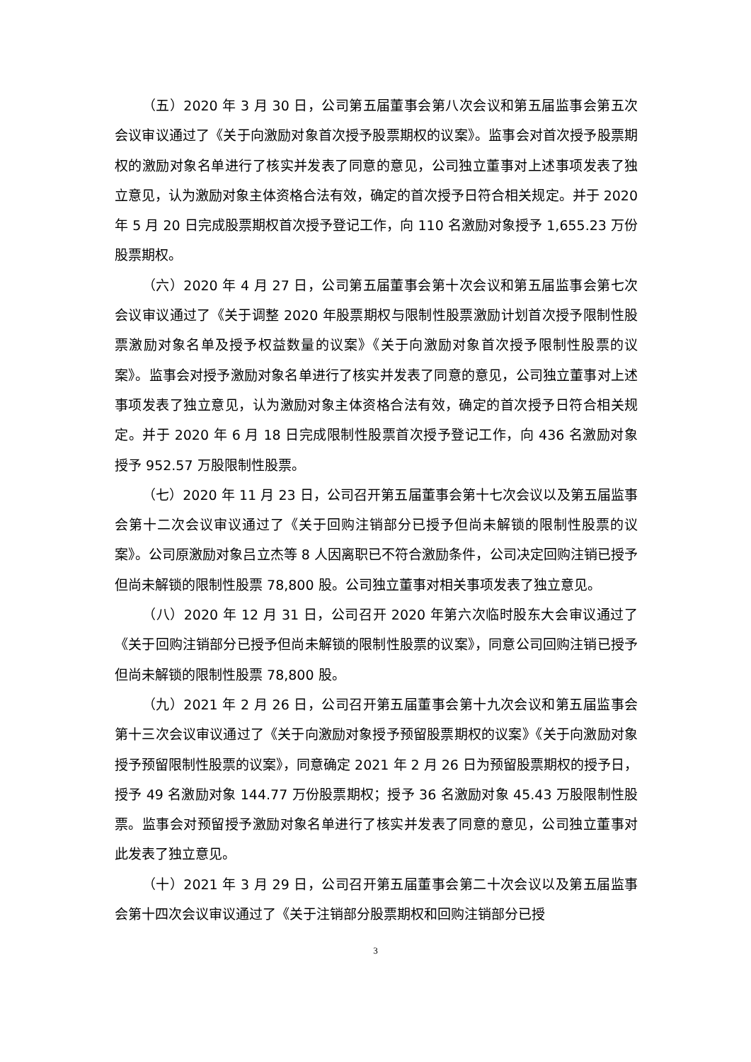（五）2020 年 3 月 30 日，公司第五届董事会第八次会议和第五届监事会第五次会议审议通过了《关于向激励对象首次授予股票期权的议案》。监事会对首次授予股票期权的激励对象名单进行了核实并发表了同意的意见，公司独立董事对上述事项发表了独立意见，认为激励对象主体资格合法有效，确定的首次授予日符合相关规定。并于 2020 年 5 月 20 日完成股票期权首次授予登记工作，向 110 名激励对象授予 1,655.23 万份股票期权。
（六）2020 年 4 月 27 日，公司第五届董事会第十次会议和第五届监事会第七次会议审议通过了《关于调整 2020 年股票期权与限制性股票激励计划首次授予限制性股票激励对象名单及授予权益数量的议案》《关于向激励对象首次授予限制性股票的议案》。监事会对授予激励对象名单进行了核实并发表了同意的意见，公司独立董事对上述事项发表了独立意见，认为激励对象主体资格合法有效，确定的首次授予日符合相关规定。并于 2020 年 6 月 18 日完成限制性股票首次授予登记工作，向 436 名激励对象授予 952.57 万股限制性股票。
（七）2020 年 11 月 23 日，公司召开第五届董事会第十七次会议以及第五届监事会第十二次会议审议通过了《关于回购注销部分已授予但尚未解锁的限制性股票的议案》。公司原激励对象吕立杰等 8 人因离职已不符合激励条件，公司决定回购注销已授予但尚未解锁的限制性股票 78,800 股。公司独立董事对相关事项发表了独立意见。
（八）2020 年 12 月 31 日，公司召开 2020 年第六次临时股东大会审议通过了《关于回购注销部分已授予但尚未解锁的限制性股票的议案》，同意公司回购注销已授予但尚未解锁的限制性股票 78,800 股。
（九）2021 年 2 月 26 日，公司召开第五届董事会第十九次会议和第五届监事会第十三次会议审议通过了《关于向激励对象授予预留股票期权的议案》《关于向激励对象授予预留限制性股票的议案》，同意确定 2021 年 2 月 26 日为预留股票期权的授予日，授予 49 名激励对象 144.77 万份股票期权；授予 36 名激励对象 45.43 万股限制性股票。监事会对预留授予激励对象名单进行了核实并发表了同意的意见，公司独立董事对此发表了独立意见。
（十）2021 年 3 月 29 日，公司召开第五届董事会第二十次会议以及第五届监事会第十四次会议审议通过了《关于注销部分股票期权和回购注销部分已授
3